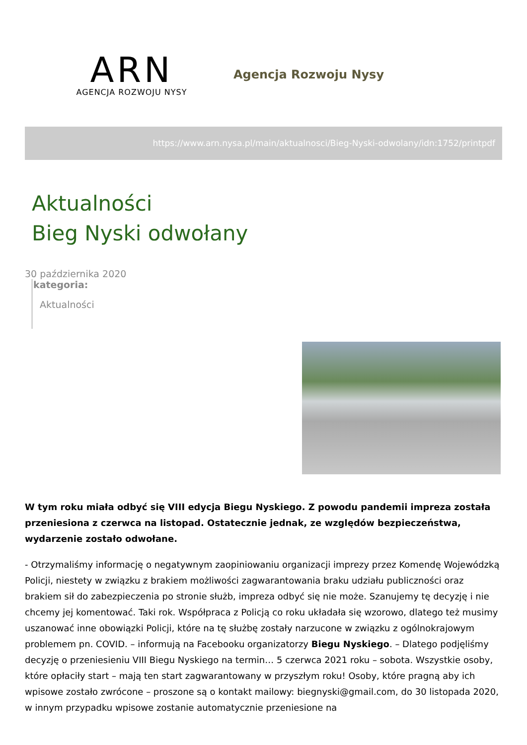ARN
AGENCJA ROZWOJU NYSY
Agencja Rozwoju Nysy
https://www.arn.nysa.pl/main/aktualnosci/Bieg-Nyski-odwolany/idn:1752/printpdf
Aktualności
Bieg Nyski odwołany
30 października 2020
kategoria:
Aktualności
W tym roku miała odbyć się VIII edycja Biegu Nyskiego. Z powodu pandemii impreza została przeniesiona z czerwca na listopad. Ostatecznie jednak, ze względów bezpieczeństwa, wydarzenie zostało odwołane.
- Otrzymaliśmy informację o negatywnym zaopiniowaniu organizacji imprezy przez Komendę Wojewódzką Policji, niestety w związku z brakiem możliwości zagwarantowania braku udziału publiczności oraz brakiem sił do zabezpieczenia po stronie służb, impreza odbyć się nie może. Szanujemy tę decyzję i nie chcemy jej komentować. Taki rok. Współpraca z Policją co roku układała się wzorowo, dlatego też musimy uszanować inne obowiązki Policji, które na tę służbę zostały narzucone w związku z ogólnokrajowym problemem pn. COVID. – informują na Facebooku organizatorzy Biegu Nyskiego. – Dlatego podjęliśmy decyzję o przeniesieniu VIII Biegu Nyskiego na termin… 5 czerwca 2021 roku – sobota. Wszystkie osoby, które opłaciły start – mają ten start zagwarantowany w przyszłym roku! Osoby, które pragną aby ich wpisowe zostało zwrócone – proszone są o kontakt mailowy: biegnyski@gmail.com, do 30 listopada 2020, w innym przypadku wpisowe zostanie automatycznie przeniesione na